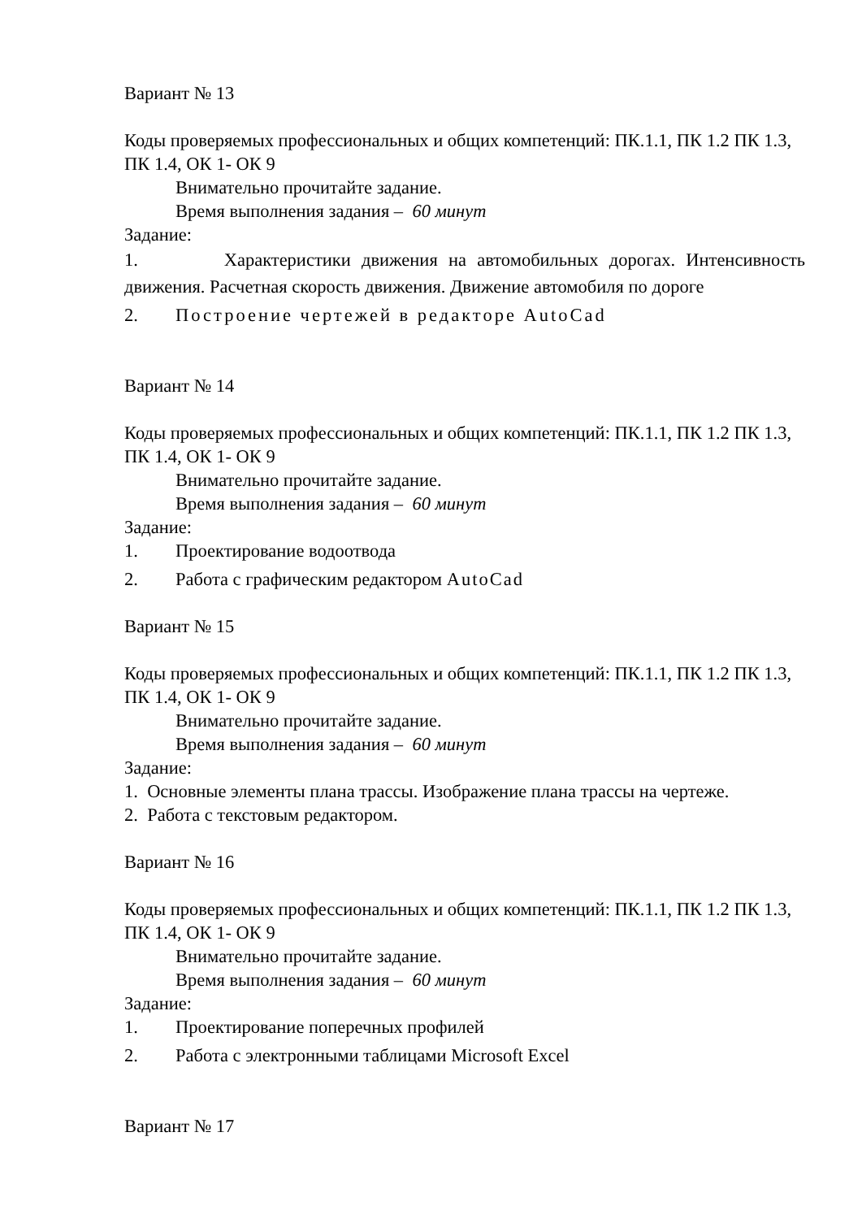Вариант № 13
Коды проверяемых профессиональных и общих компетенций: ПК.1.1, ПК 1.2 ПК 1.3, ПК 1.4, ОК 1- ОК 9
Внимательно прочитайте задание.
Время выполнения задания – 60 минут
Задание:
1. Характеристики движения на автомобильных дорогах. Интенсивность движения. Расчетная скорость движения. Движение автомобиля по дороге
2. Построение чертежей в редакторе AutoCad
Вариант № 14
Коды проверяемых профессиональных и общих компетенций: ПК.1.1, ПК 1.2 ПК 1.3, ПК 1.4, ОК 1- ОК 9
Внимательно прочитайте задание.
Время выполнения задания – 60 минут
Задание:
1. Проектирование водоотвода
2. Работа с графическим редактором AutoCad
Вариант № 15
Коды проверяемых профессиональных и общих компетенций: ПК.1.1, ПК 1.2 ПК 1.3, ПК 1.4, ОК 1- ОК 9
Внимательно прочитайте задание.
Время выполнения задания – 60 минут
Задание:
1. Основные элементы плана трассы. Изображение плана трассы на чертеже.
2. Работа с текстовым редактором.
Вариант № 16
Коды проверяемых профессиональных и общих компетенций: ПК.1.1, ПК 1.2 ПК 1.3, ПК 1.4, ОК 1- ОК 9
Внимательно прочитайте задание.
Время выполнения задания – 60 минут
Задание:
1. Проектирование поперечных профилей
2. Работа с электронными таблицами Microsoft Excel
Вариант № 17